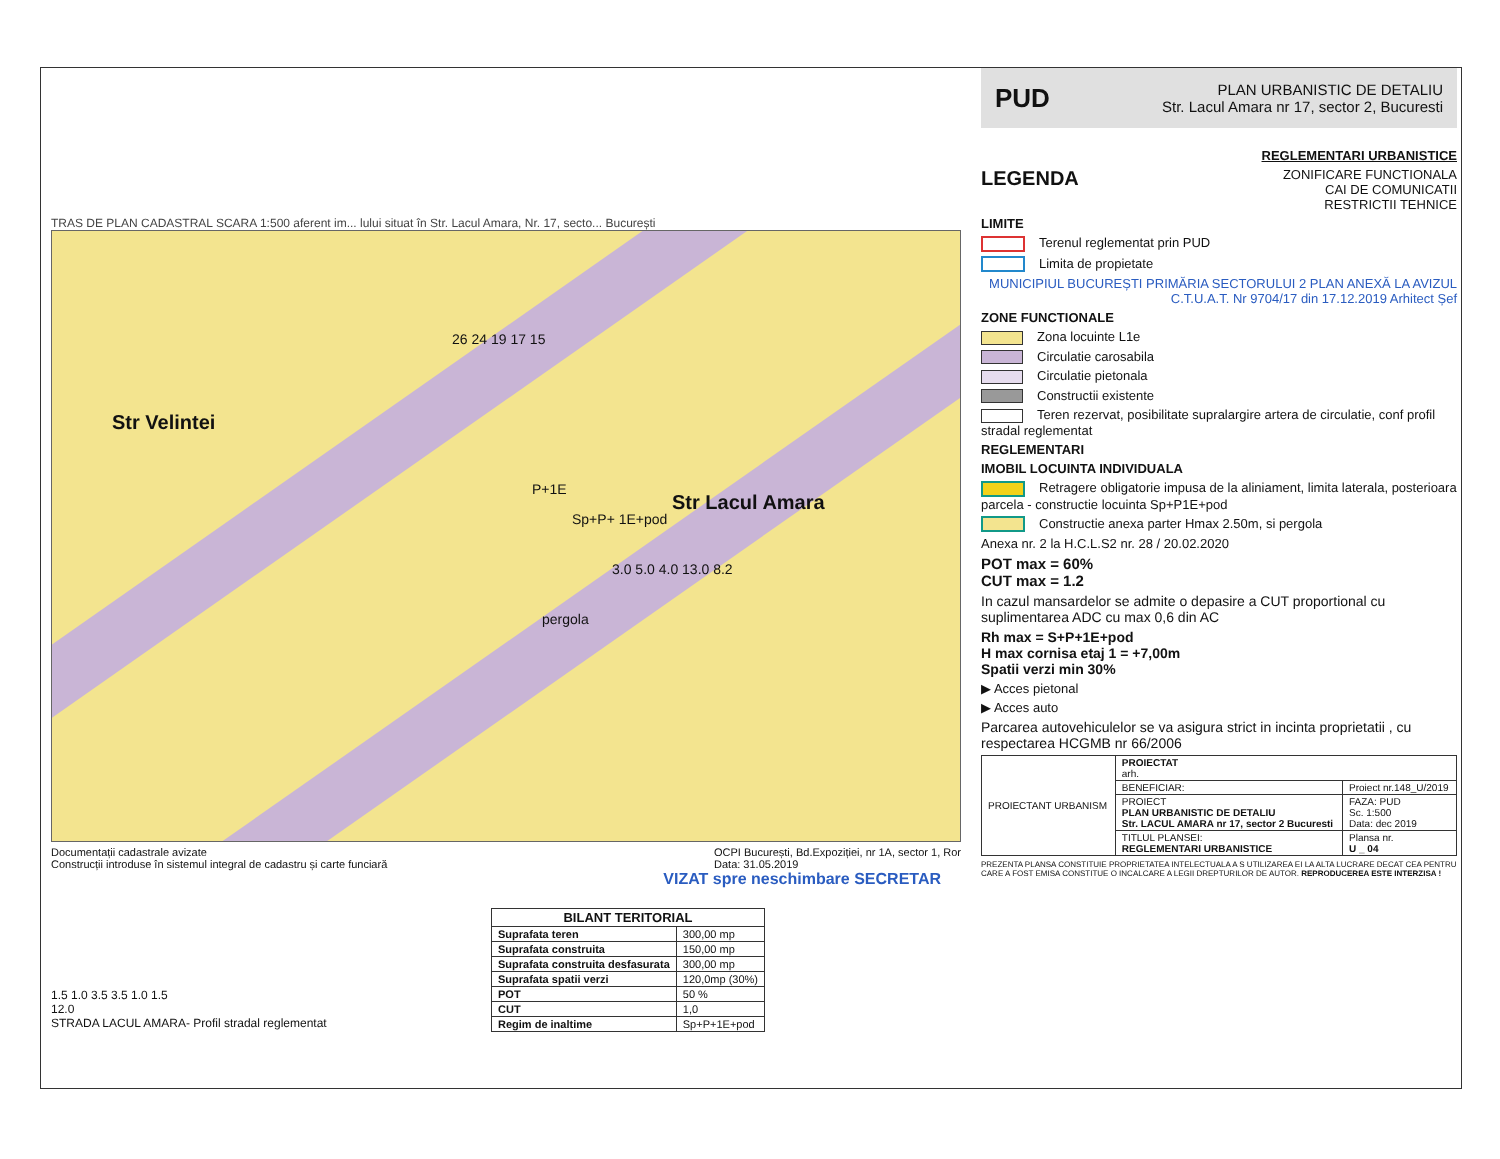TRAS DE PLAN CADASTRAL SCARA 1:500 aferent im... lului situat în Str. Lacul Amara, Nr. 17, secto... București
Str Velintei
Str Lacul Amara
P+1E
Sp+P+ 1E+pod
pergola
26 24 19 17 15
3.0 5.0 4.0 13.0 8.2
Documentații cadastrale avizate
Construcții introduse în sistemul integral de cadastru și carte funciară
OCPI București, Bd.Expoziției, nr 1A, sector 1, Ror
Data: 31.05.2019
VIZAT spre neschimbare SECRETAR
1.5 1.0 3.5 3.5 1.0 1.5
12.0
STRADA LACUL AMARA- Profil stradal reglementat
| BILANT TERITORIAL | |
| --- | --- |
| Suprafata teren | 300,00 mp |
| Suprafata construita | 150,00 mp |
| Suprafata construita desfasurata | 300,00 mp |
| Suprafata spatii verzi | 120,0mp (30%) |
| POT | 50 % |
| CUT | 1,0 |
| Regim de inaltime | Sp+P+1E+pod |
PUD
PLAN URBANISTIC DE DETALIU
Str. Lacul Amara nr 17, sector 2, Bucuresti
REGLEMENTARI URBANISTICE
LEGENDA
ZONIFICARE FUNCTIONALA
CAI DE COMUNICATII
RESTRICTII TEHNICE
LIMITE
Terenul reglementat prin PUD
Limita de propietate
MUNICIPIUL BUCUREȘTI PRIMĂRIA SECTORULUI 2 PLAN ANEXĂ LA AVIZUL C.T.U.A.T. Nr 9704/17 din 17.12.2019 Arhitect Șef
ZONE FUNCTIONALE
Zona locuinte L1e
Circulatie carosabila
Circulatie pietonala
Constructii existente
Teren rezervat, posibilitate supralargire artera de circulatie, conf profil stradal reglementat
REGLEMENTARI
IMOBIL LOCUINTA INDIVIDUALA
Retragere obligatorie impusa de la aliniament, limita laterala, posterioara parcela - constructie locuinta Sp+P1E+pod
Constructie anexa parter Hmax 2.50m, si pergola
Anexa nr. 2 la H.C.L.S2 nr. 28 / 20.02.2020
POT max = 60%
CUT max = 1.2
In cazul mansardelor se admite o depasire a CUT proportional cu suplimentarea ADC cu max 0,6 din AC
Rh max = S+P+1E+pod
H max cornisa etaj 1 = +7,00m
Spatii verzi min 30%
▶ Acces pietonal
▶ Acces auto
Parcarea autovehiculelor se va asigura strict in incinta proprietatii , cu respectarea HCGMB nr 66/2006
| PROIECTANT URBANISM | PROIECTAT arh. | |
| | BENEFICIAR: | Proiect nr.148_U/2019 |
| | PROIECT PLAN URBANISTIC DE DETALIU Str. LACUL AMARA nr 17, sector 2 Bucuresti | FAZA: PUD Sc. 1:500 Data: dec 2019 |
| | TITLUL PLANSEI: REGLEMENTARI URBANISTICE | Plansa nr. U _ 04 |
PREZENTA PLANSA CONSTITUIE PROPRIETATEA INTELECTUALA A S UTILIZAREA EI LA ALTA LUCRARE DECAT CEA PENTRU CARE A FOST EMISA CONSTITUE O INCALCARE A LEGII DREPTURILOR DE AUTOR. REPRODUCEREA ESTE INTERZISA !